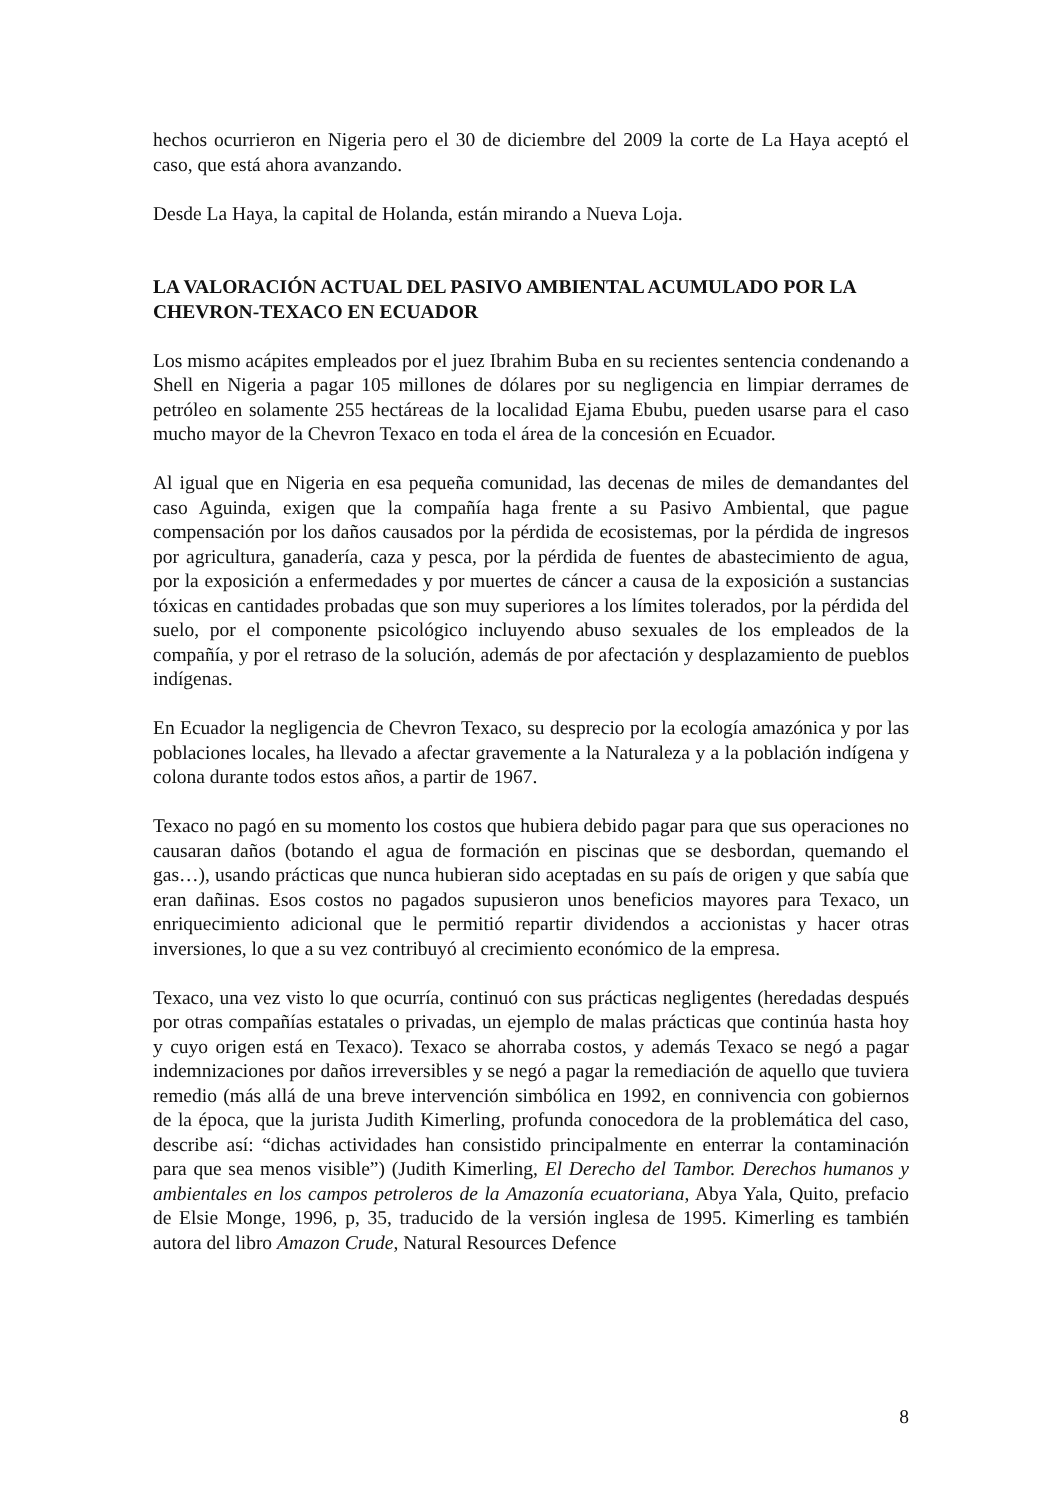hechos ocurrieron en Nigeria pero el 30 de diciembre del 2009 la corte de La Haya aceptó el caso, que está ahora avanzando.
Desde La Haya, la capital de Holanda, están mirando a Nueva Loja.
LA VALORACIÓN ACTUAL DEL PASIVO AMBIENTAL ACUMULADO POR LA CHEVRON-TEXACO EN ECUADOR
Los mismo acápites empleados por el juez Ibrahim Buba en su recientes sentencia condenando a Shell en Nigeria a pagar 105 millones de dólares por su negligencia en limpiar derrames de petróleo en solamente 255 hectáreas de la localidad Ejama Ebubu, pueden usarse para el caso mucho mayor de la Chevron Texaco en toda el área de la concesión en Ecuador.
Al igual que en Nigeria en esa pequeña comunidad, las decenas de miles de demandantes del caso Aguinda, exigen que la compañía haga frente a su Pasivo Ambiental, que pague compensación por los daños causados por la pérdida de ecosistemas, por la pérdida de ingresos por agricultura, ganadería, caza y pesca, por la pérdida de fuentes de abastecimiento de agua, por la exposición a enfermedades y por muertes de cáncer a causa de la exposición a sustancias tóxicas en cantidades probadas que son muy superiores a los límites tolerados, por la pérdida del suelo, por el componente psicológico incluyendo abuso sexuales de los empleados de la compañía, y por el retraso de la solución, además de por afectación y desplazamiento de pueblos indígenas.
En Ecuador la negligencia de Chevron Texaco, su desprecio por la ecología amazónica y por las poblaciones locales, ha llevado a afectar gravemente a la Naturaleza y a la población indígena y colona durante todos estos años, a partir de 1967.
Texaco no pagó en su momento los costos que hubiera debido pagar para que sus operaciones no causaran daños (botando el agua de formación en piscinas que se desbordan, quemando el gas…), usando prácticas que nunca hubieran sido aceptadas en su país de origen y que sabía que eran dañinas. Esos costos no pagados supusieron unos beneficios mayores para Texaco, un enriquecimiento adicional que le permitió repartir dividendos a accionistas y hacer otras inversiones, lo que a su vez contribuyó al crecimiento económico de la empresa.
Texaco, una vez visto lo que ocurría, continuó con sus prácticas negligentes (heredadas después por otras compañías estatales o privadas, un ejemplo de malas prácticas que continúa hasta hoy y cuyo origen está en Texaco). Texaco se ahorraba costos, y además Texaco se negó a pagar indemnizaciones por daños irreversibles y se negó a pagar la remediación de aquello que tuviera remedio (más allá de una breve intervención simbólica en 1992, en connivencia con gobiernos de la época, que la jurista Judith Kimerling, profunda conocedora de la problemática del caso, describe así: “dichas actividades han consistido principalmente en enterrar la contaminación para que sea menos visible”) (Judith Kimerling, El Derecho del Tambor. Derechos humanos y ambientales en los campos petroleros de la Amazonía ecuatoriana, Abya Yala, Quito, prefacio de Elsie Monge, 1996, p, 35, traducido de la versión inglesa de 1995. Kimerling es también autora del libro Amazon Crude, Natural Resources Defence
8